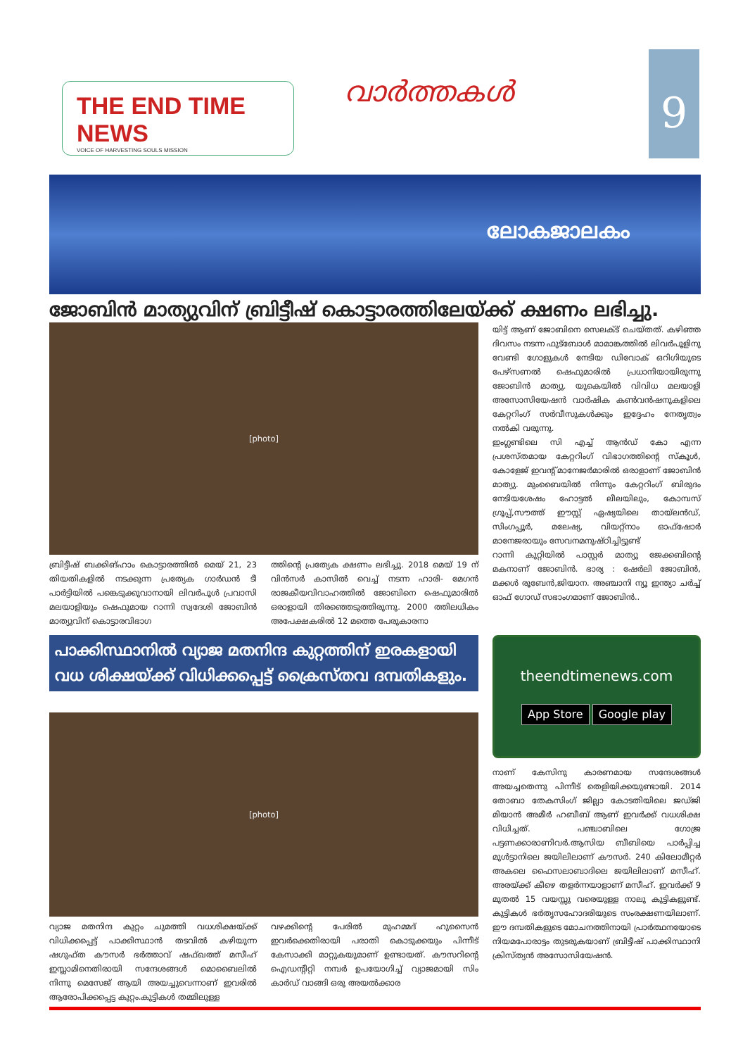THE END TIME NEWS
VOICE OF HARVESTING SOULS MISSION
വാർത്തകൾ
9
ലോകജാലകം
ജോബിൻ മാത്യുവിന് ബ്രിട്ടീഷ് കൊട്ടാരത്തിലേയ്ക്ക് ക്ഷണം ലഭിച്ചു.
[photo]
ബ്രിട്ടീഷ് ബക്കിങ്ഹാം കൊട്ടാരത്തിൽ മെയ് 21, 23 തിയതികളിൽ നടക്കുന്ന പ്രത്യേക ഗാർഡൻ ടീ പാർട്ടിയിൽ പങ്കെടുക്കുവാനായി ലിവർപൂൾ പ്രവാസി മലയാളിയും ഷെഫുമായ റാന്നി സ്വദേശി ജോബിൻ മാത്യുവിന് കൊട്ടാരവിഭാഗ
ത്തിന്റെ പ്രത്യേക ക്ഷണം ലഭിച്ചു. 2018 മെയ് 19 ന് വിൻസർ കാസിൽ വെച്ച് നടന്ന ഹാരി- മേഗൻ രാജകീയവിവാഹത്തിൽ ജോബിനെ ഷെഫുമാരിൽ ഒരാളായി തിരഞ്ഞെടുത്തിരുന്നു. 2000 ത്തിലധികം അപേക്ഷകരിൽ 12 മത്തെ പേരുകാരനാ
യിട്ട് ആണ് ജോബിനെ സെലക്ട് ചെയ്തത്. കഴിഞ്ഞ ദിവസം നടന്ന ഫുട്ബോൾ മാമാങ്കത്തിൽ ലിവർപൂളിനു വേണ്ടി ഗോളുകൾ നേടിയ ഡിവോക് ഒറിഗിയുടെ പേഴ്സണൽ ഷെഫുമാരിൽ പ്രധാനിയായിരുന്നു ജോബിൻ മാത്യു. യുകെയിൽ വിവിധ മലയാളി അസോസിയേഷൻ വാർഷിക കൺവൻഷനുകളിലെ കേറ്ററിംഗ് സർവീസുകൾക്കും ഇദ്ദേഹം നേതൃത്വം നൽകി വരുന്നു.
ഇംഗ്ലണ്ടിലെ സി എച്ച് ആൻഡ് കോ എന്ന പ്രശസ്തമായ കേറ്ററിംഗ് വിഭാഗത്തിന്റെ സ്കൂൾ, കോളേജ് ഇവന്റ് മാനേജർമാരിൽ ഒരാളാണ് ജോബിൻ മാത്യു. മുംബൈയിൽ നിന്നും കേറ്ററിംഗ് ബിരുദം നേടിയശേഷം ഹോട്ടൽ ലീലയിലും, കോമ്പസ് ഗ്രൂപ്പ്,സൗത്ത് ഈസ്റ്റ് ഏഷ്യയിലെ തായ്‌ലൻഡ്, സിംഗപ്പൂർ, മലേഷ്യ, വിയറ്റ്നാം ഓഫ്ഷോർ മാനേജരായും സേവനമനുഷ്ഠിച്ചിട്ടുണ്ട്
റാന്നി കുറ്റിയിൽ പാസ്റ്റർ മാത്യു ജേക്കബിന്റെ മകനാണ് ജോബിൻ. ഭാര്യ : ഷേർലി ജോബിൻ, മക്കൾ രൂബേൻ,ജിയാന. അഞ്ചാനി ന്യൂ ഇന്ത്യാ ചർച്ച് ഓഫ് ഗോഡ് സഭാംഗമാണ് ജോബിൻ..
പാക്കിസ്ഥാനിൽ വ്യാജ മതനിന്ദ കുറ്റത്തിന് ഇരകളായി വധ ശിക്ഷയ്ക്ക് വിധിക്കപ്പെട്ട് ക്രൈസ്തവ ദമ്പതികളും.
[photo]
വ്യാജ മതനിന്ദ കുറ്റം ചുമത്തി വധശിക്ഷയ്ക്ക് വിധിക്കപ്പെട്ട് പാക്കിസ്ഥാൻ തടവിൽ കഴിയുന്ന ഷഗുഫ്ത കൗസർ ഭർത്താവ് ഷഫ്‌ഖത്ത് മസീഹ് ഇസ്ലാമിനെതിരായി സന്ദേശങ്ങൾ മൊബൈലിൽ നിന്നു മെസേജ് ആയി അയച്ചുവെന്നാണ് ഇവരിൽ ആരോപിക്കപ്പെട്ട കുറ്റം.കുട്ടികൾ തമ്മിലുള്ള
വഴക്കിന്റെ പേരിൽ മുഹമ്മദ് ഹുസൈൻ ഇവർക്കെതിരായി പരാതി കൊടുക്കയും പിന്നീട് കേസാക്കി മാറ്റുകയുമാണ് ഉണ്ടായത്. കൗസറിന്റെ ഐഡന്റിറ്റി നമ്പർ ഉപയോഗിച്ച് വ്യാജമായി സിം കാർഡ് വാങ്ങി ഒരു അയൽക്കാര
theendtimenews.com
App Store Google play
നാണ് കേസിനു കാരണമായ സന്ദേശങ്ങൾ അയച്ചതെന്നു പിന്നീട് തെളിയിക്കയുണ്ടായി. 2014 തോബാ തേകസിംഗ് ജില്ലാ കോടതിയിലെ ജഡ്ജി മിയാൻ അമീർ ഹബീബ് ആണ് ഇവർക്ക് വധശിക്ഷ വിധിച്ചത്. പഞ്ചാബിലെ ഗോജ്ര പട്ടണക്കാരാണിവർ.ആസിയ ബീബിയെ പാർപ്പിച്ച മുൾട്ടാനിലെ ജയിലിലാണ് കൗസർ. 240 കിലോമീറ്റർ അകലെ ഫൈസലാബാദിലെ ജയിലിലാണ് മസീഹ്. അരയ്ക്ക് കീഴെ തളർന്നയാളാണ് മസീഹ്. ഇവർക്ക് 9 മുതൽ 15 വയസ്സു വരെയുള്ള നാലു കുട്ടികളുണ്ട്. കുട്ടികൾ ഭർതൃസഹോദരിയുടെ സംരക്ഷണയിലാണ്. ഈ ദമ്പതികളുടെ മോചനത്തിനായി പ്രാർത്ഥനയോടെ നിയമപോരാട്ടം തുടരുകയാണ് ബ്രിട്ടീഷ് പാക്കിസ്ഥാനി ക്രിസ്ത്യൻ അസോസിയേഷൻ.